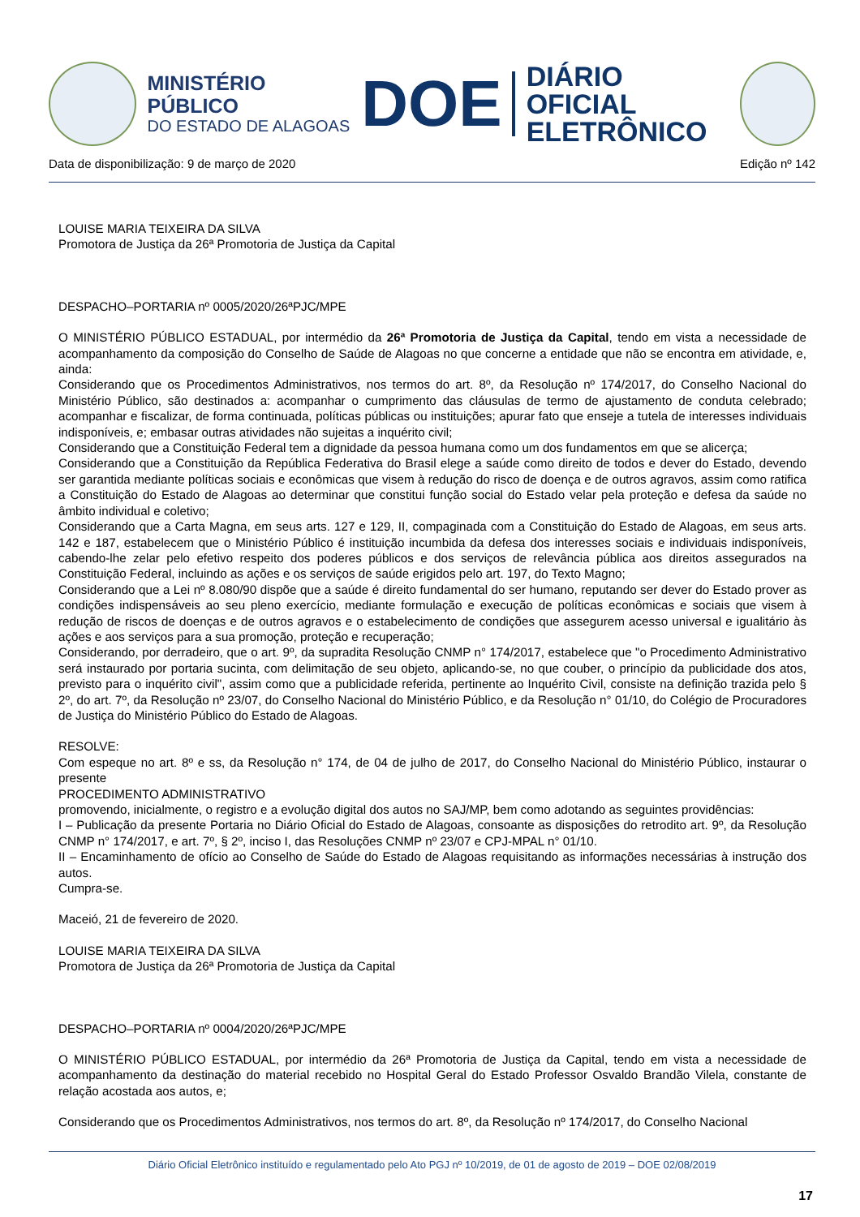MINISTÉRIO PÚBLICO
DO ESTADO DE ALAGOAS
DOE
DIÁRIO OFICIAL
ELETRÔNICO
Data de disponibilização: 9 de março de 2020 Edição nº 142
LOUISE MARIA TEIXEIRA DA SILVA
Promotora de Justiça da 26ª Promotoria de Justiça da Capital
DESPACHO–PORTARIA nº 0005/2020/26ªPJC/MPE
O MINISTÉRIO PÚBLICO ESTADUAL, por intermédio da 26ª Promotoria de Justiça da Capital, tendo em vista a necessidade de acompanhamento da composição do Conselho de Saúde de Alagoas no que concerne a entidade que não se encontra em atividade, e, ainda:
Considerando que os Procedimentos Administrativos, nos termos do art. 8º, da Resolução nº 174/2017, do Conselho Nacional do Ministério Público, são destinados a: acompanhar o cumprimento das cláusulas de termo de ajustamento de conduta celebrado; acompanhar e fiscalizar, de forma continuada, políticas públicas ou instituições; apurar fato que enseje a tutela de interesses individuais indisponíveis, e; embasar outras atividades não sujeitas a inquérito civil;
Considerando que a Constituição Federal tem a dignidade da pessoa humana como um dos fundamentos em que se alicerça;
Considerando que a Constituição da República Federativa do Brasil elege a saúde como direito de todos e dever do Estado, devendo ser garantida mediante políticas sociais e econômicas que visem à redução do risco de doença e de outros agravos, assim como ratifica a Constituição do Estado de Alagoas ao determinar que constitui função social do Estado velar pela proteção e defesa da saúde no âmbito individual e coletivo;
Considerando que a Carta Magna, em seus arts. 127 e 129, II, compaginada com a Constituição do Estado de Alagoas, em seus arts. 142 e 187, estabelecem que o Ministério Público é instituição incumbida da defesa dos interesses sociais e individuais indisponíveis, cabendo-lhe zelar pelo efetivo respeito dos poderes públicos e dos serviços de relevância pública aos direitos assegurados na Constituição Federal, incluindo as ações e os serviços de saúde erigidos pelo art. 197, do Texto Magno;
Considerando que a Lei nº 8.080/90 dispõe que a saúde é direito fundamental do ser humano, reputando ser dever do Estado prover as condições indispensáveis ao seu pleno exercício, mediante formulação e execução de políticas econômicas e sociais que visem à redução de riscos de doenças e de outros agravos e o estabelecimento de condições que assegurem acesso universal e igualitário às ações e aos serviços para a sua promoção, proteção e recuperação;
Considerando, por derradeiro, que o art. 9º, da supradita Resolução CNMP n° 174/2017, estabelece que "o Procedimento Administrativo será instaurado por portaria sucinta, com delimitação de seu objeto, aplicando-se, no que couber, o princípio da publicidade dos atos, previsto para o inquérito civil", assim como que a publicidade referida, pertinente ao Inquérito Civil, consiste na definição trazida pelo § 2º, do art. 7º, da Resolução nº 23/07, do Conselho Nacional do Ministério Público, e da Resolução n° 01/10, do Colégio de Procuradores de Justiça do Ministério Público do Estado de Alagoas.
RESOLVE:
Com espeque no art. 8º e ss, da Resolução n° 174, de 04 de julho de 2017, do Conselho Nacional do Ministério Público, instaurar o presente
PROCEDIMENTO ADMINISTRATIVO
promovendo, inicialmente, o registro e a evolução digital dos autos no SAJ/MP, bem como adotando as seguintes providências:
I – Publicação da presente Portaria no Diário Oficial do Estado de Alagoas, consoante as disposições do retrodito art. 9º, da Resolução CNMP n° 174/2017, e art. 7º, § 2º, inciso I, das Resoluções CNMP nº 23/07 e CPJ-MPAL n° 01/10.
II – Encaminhamento de ofício ao Conselho de Saúde do Estado de Alagoas requisitando as informações necessárias à instrução dos autos.
Cumpra-se.
Maceió, 21 de fevereiro de 2020.
LOUISE MARIA TEIXEIRA DA SILVA
Promotora de Justiça da 26ª Promotoria de Justiça da Capital
DESPACHO–PORTARIA nº 0004/2020/26ªPJC/MPE
O MINISTÉRIO PÚBLICO ESTADUAL, por intermédio da 26ª Promotoria de Justiça da Capital, tendo em vista a necessidade de acompanhamento da destinação do material recebido no Hospital Geral do Estado Professor Osvaldo Brandão Vilela, constante de relação acostada aos autos, e;
Considerando que os Procedimentos Administrativos, nos termos do art. 8º, da Resolução nº 174/2017, do Conselho Nacional
Diário Oficial Eletrônico instituído e regulamentado pelo Ato PGJ nº 10/2019, de 01 de agosto de 2019 – DOE 02/08/2019
17